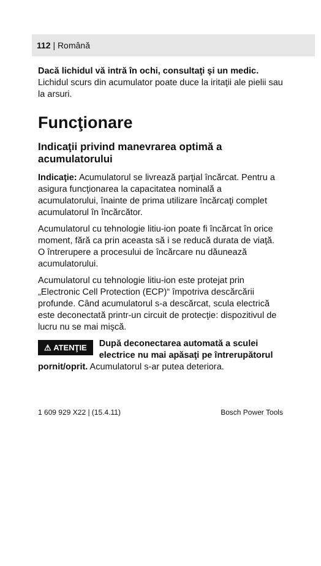112 | Română
Dacă lichidul vă intră în ochi, consultaţi şi un medic. Lichidul scurs din acumulator poate duce la iritaţii ale pielii sau la arsuri.
Funcţionare
Indicaţii privind manevrarea optimă a acumulatorului
Indicaţie: Acumulatorul se livrează parţial încărcat. Pentru a asigura funcţionarea la capacitatea nominală a acumulatorului, înainte de prima utilizare încărcaţi complet acumulatorul în încărcător.
Acumulatorul cu tehnologie litiu-ion poate fi încărcat în orice moment, fără ca prin aceasta să i se reducă durata de viaţă. O întrerupere a procesului de încărcare nu dăunează acumulatorului.
Acumulatorul cu tehnologie litiu-ion este protejat prin „Electronic Cell Protection (ECP)“ împotriva descărcării profunde. Când acumulatorul s-a descărcat, scula electrică este deconectată printr-un circuit de protecţie: dispozitivul de lucru nu se mai mişcă.
⚠ ATENŢIE După deconectarea automată a sculei electrice nu mai apăsaţi pe întrerupătorul pornit/oprit. Acumulatorul s-ar putea deteriora.
1 609 929 X22 | (15.4.11) Bosch Power Tools